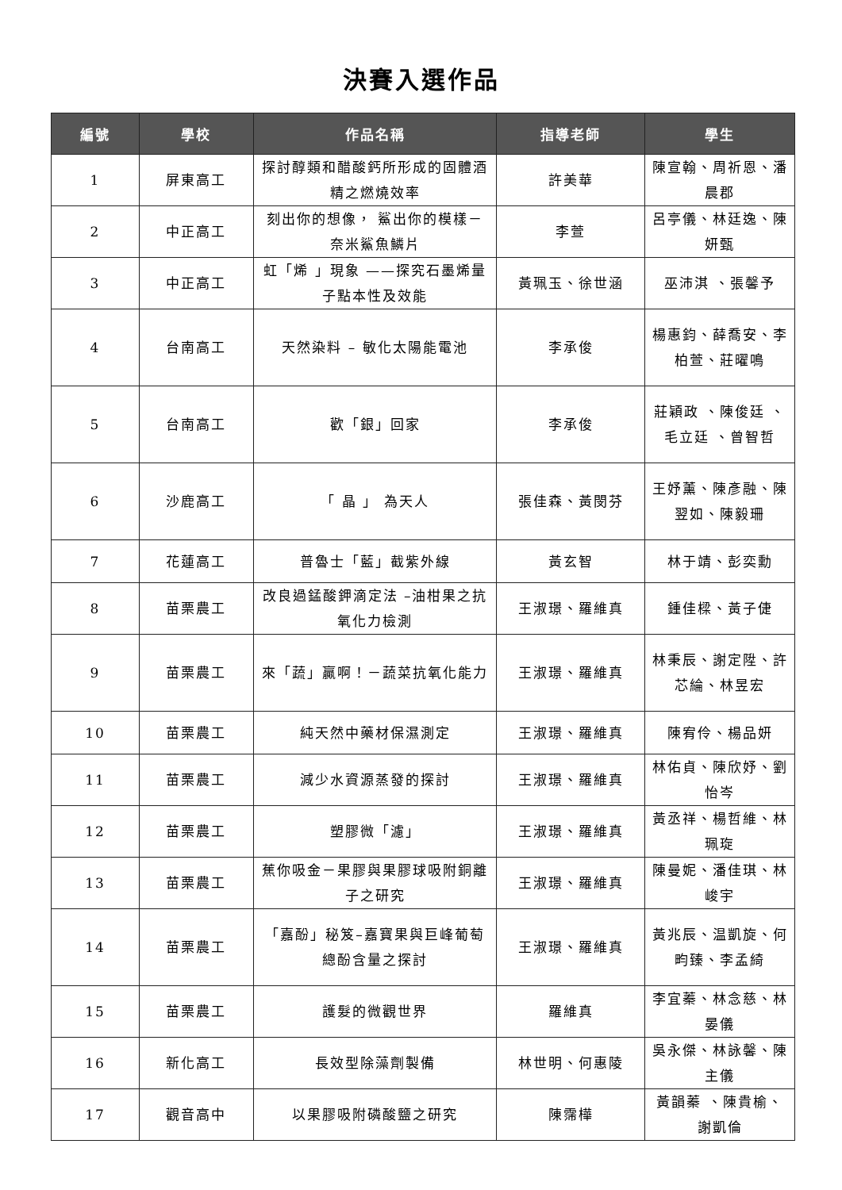決賽入選作品
| 編號 | 學校 | 作品名稱 | 指導老師 | 學生 |
| --- | --- | --- | --- | --- |
| 1 | 屏東高工 | 探討醇類和醋酸鈣所形成的固體酒精之燃燒效率 | 許美華 | 陳宣翰、周祈恩、潘晨郡 |
| 2 | 中正高工 | 刻出你的想像， 鯊出你的模樣－奈米鯊魚鱗片 | 李萱 | 呂亭儀、林廷逸、陳妍甄 |
| 3 | 中正高工 | 虹「烯 」現象 ——探究石墨烯量子點本性及效能 | 黃珮玉、徐世涵 | 巫沛淇 、張馨予 |
| 4 | 台南高工 | 天然染料 – 敏化太陽能電池 | 李承俊 | 楊惠鈞、薛喬安、李柏萱、莊曜鳴 |
| 5 | 台南高工 | 歡「銀」回家 | 李承俊 | 莊穎政 、陳俊廷 、毛立廷 、曾智哲 |
| 6 | 沙鹿高工 | 「 晶 」 為天人 | 張佳森、黃閔芬 | 王妤薰、陳彥融、陳翌如、陳毅珊 |
| 7 | 花蓮高工 | 普魯士「藍」截紫外線 | 黃玄智 | 林于靖、彭奕勳 |
| 8 | 苗栗農工 | 改良過錳酸鉀滴定法 –油柑果之抗氧化力檢測 | 王淑璟、羅維真 | 鍾佳樑、黃子倢 |
| 9 | 苗栗農工 | 來「蔬」贏啊！－蔬菜抗氧化能力 | 王淑璟、羅維真 | 林秉辰、謝定陞、許芯綸、林昱宏 |
| 10 | 苗栗農工 | 純天然中藥材保濕測定 | 王淑璟、羅維真 | 陳宥伶、楊品妍 |
| 11 | 苗栗農工 | 減少水資源蒸發的探討 | 王淑璟、羅維真 | 林佑貞、陳欣妤、劉怡岑 |
| 12 | 苗栗農工 | 塑膠微「濾」 | 王淑璟、羅維真 | 黃丞祥、楊哲維、林珮琁 |
| 13 | 苗栗農工 | 蕉你吸金－果膠與果膠球吸附銅離子之研究 | 王淑璟、羅維真 | 陳曼妮、潘佳琪、林峻宇 |
| 14 | 苗栗農工 | 「嘉酚」秘笈–嘉寶果與巨峰葡萄總酚含量之探討 | 王淑璟、羅維真 | 黃兆辰、温凱旋、何畇臻、李孟綺 |
| 15 | 苗栗農工 | 護髮的微觀世界 | 羅維真 | 李宜蓁、林念慈、林晏儀 |
| 16 | 新化高工 | 長效型除藻劑製備 | 林世明、何惠陵 | 吳永傑、林詠馨、陳主儀 |
| 17 | 觀音高中 | 以果膠吸附磷酸鹽之研究 | 陳霈樺 | 黃韻蓁 、陳貴榆、謝凱倫 |